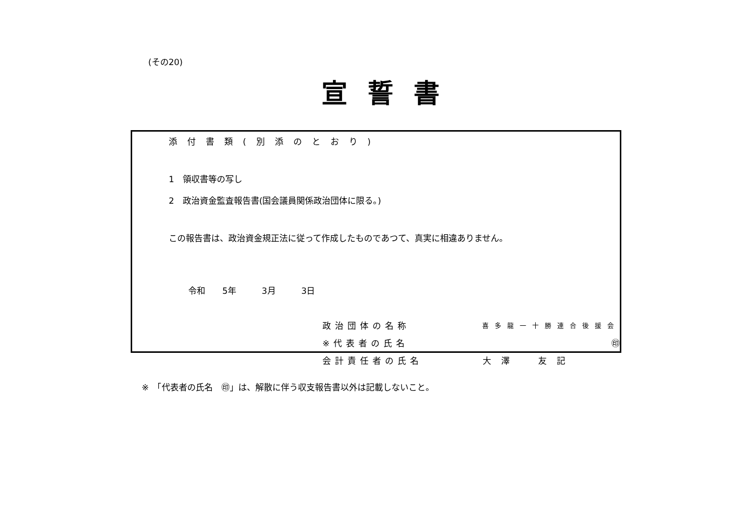(その20)
宣誓書
添付書類(別添のとおり)
1　領収書等の写し
2　政治資金監査報告書(国会議員関係政治団体に限る。)
この報告書は、政治資金規正法に従って作成したものであつて、真実に相違ありません。
令和　　5年　　　3月　　　3日
政治団体の名称 喜多龍一十勝連合後援会
※代表者の氏名 ㊞
会計責任者の氏名 大澤　友記
※　「代表者の氏名　㊞」は、解散に伴う収支報告書以外は記載しないこと。